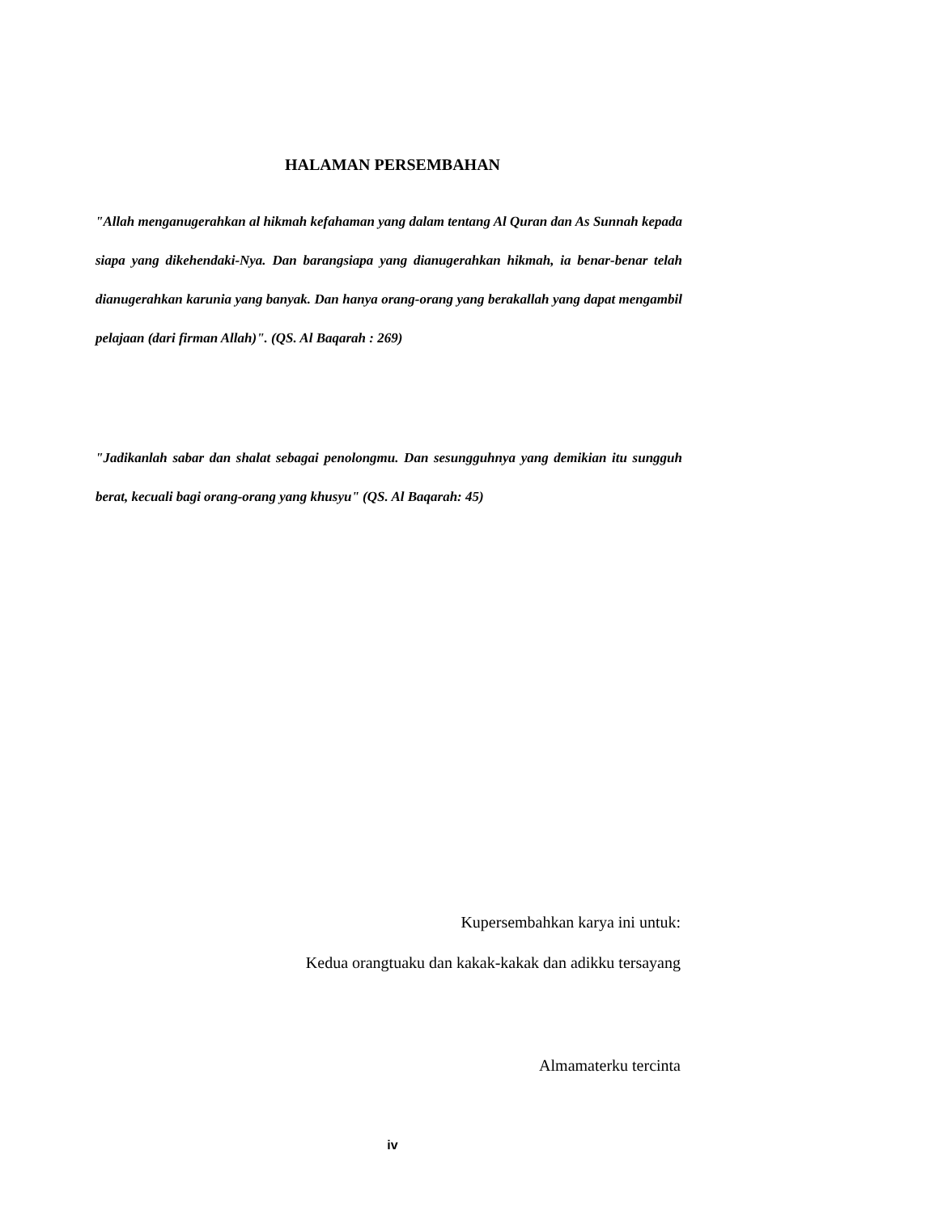HALAMAN PERSEMBAHAN
"Allah menganugerahkan al hikmah kefahaman yang dalam tentang Al Quran dan As Sunnah kepada siapa yang dikehendaki-Nya. Dan barangsiapa yang dianugerahkan hikmah, ia benar-benar telah dianugerahkan karunia yang banyak. Dan hanya orang-orang yang berakallah yang dapat mengambil pelajaan (dari firman Allah)". (QS. Al Baqarah : 269)
"Jadikanlah sabar dan shalat sebagai penolongmu. Dan sesungguhnya yang demikian itu sungguh berat, kecuali bagi orang-orang yang khusyu" (QS. Al Baqarah: 45)
Kupersembahkan karya ini untuk:
Kedua orangtuaku dan kakak-kakak dan adikku tersayang
Almamaterku tercinta
iv